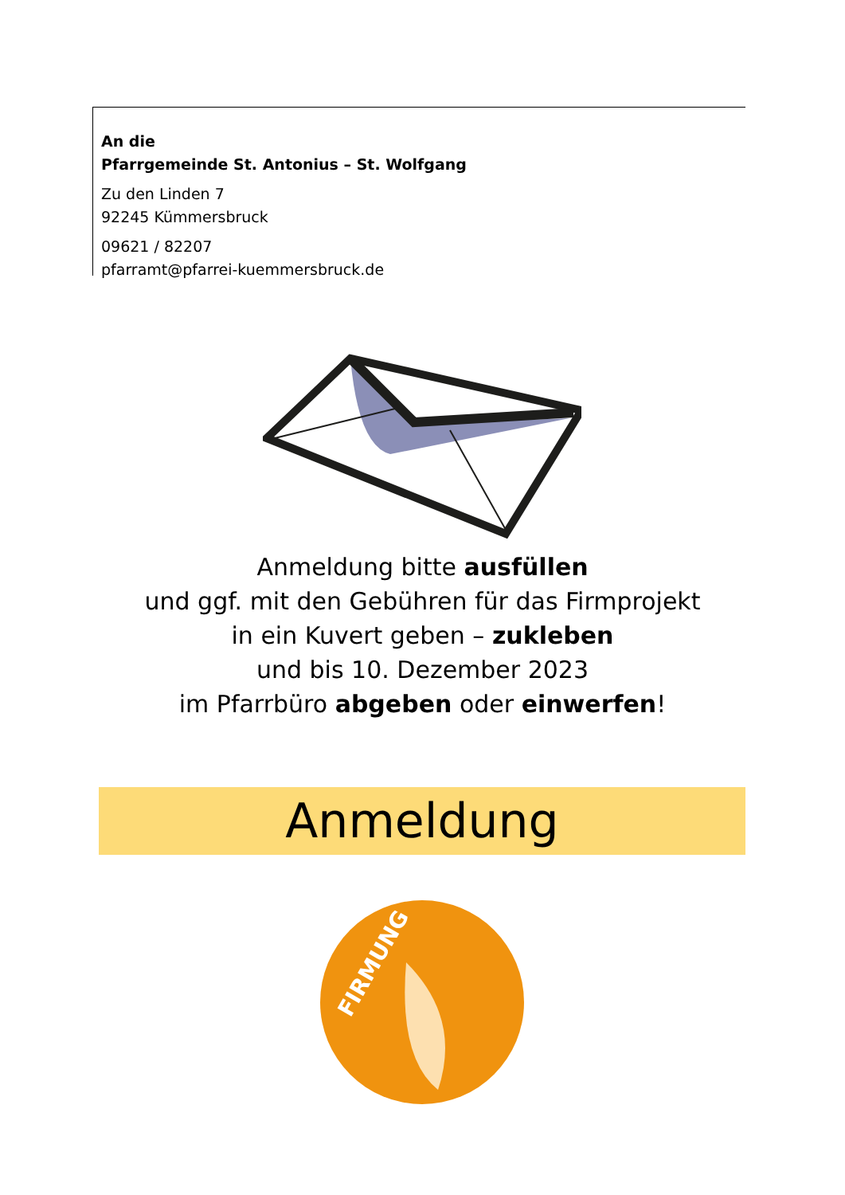An die
Pfarrgemeinde St. Antonius – St. Wolfgang
Zu den Linden 7
92245 Kümmersbruck
09621 / 82207
pfarramt@pfarrei-kuemmersbruck.de
Anmeldung bitte ausfüllen
und ggf. mit den Gebühren für das Firmprojekt
in ein Kuvert geben – zukleben
und bis 10. Dezember 2023
im Pfarrbüro abgeben oder einwerfen!
Anmeldung
FIRMUNG